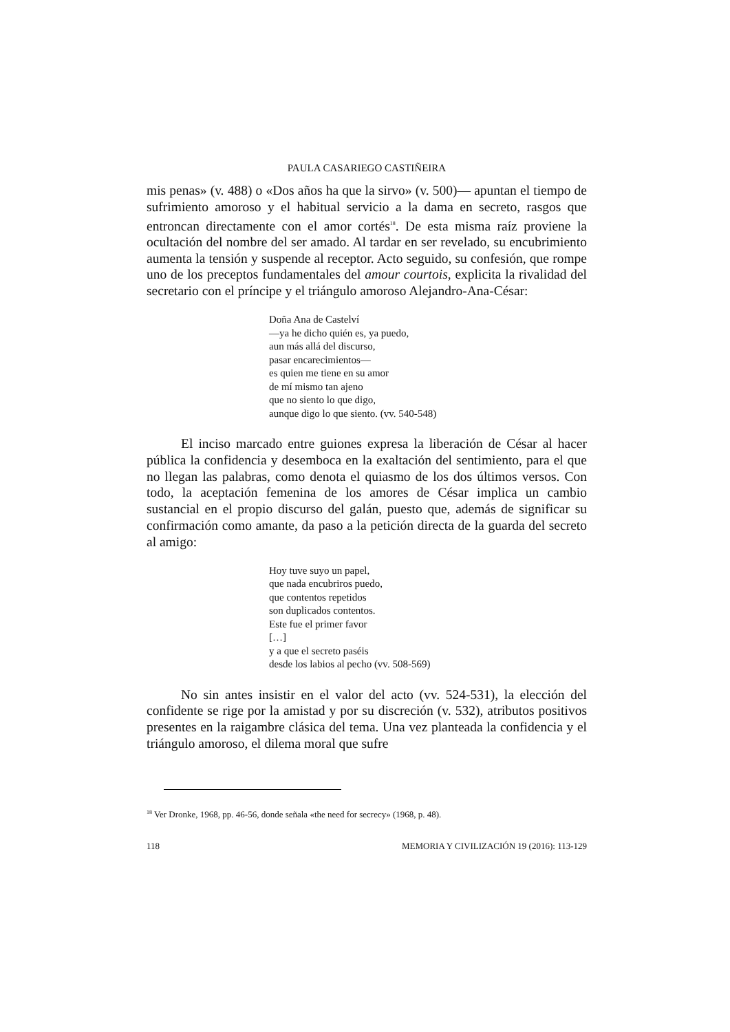PAULA CASARIEGO CASTIÑEIRA
mis penas» (v. 488) o «Dos años ha que la sirvo» (v. 500)— apuntan el tiempo de sufrimiento amoroso y el habitual servicio a la dama en secreto, rasgos que entroncan directamente con el amor cortés<sup>18</sup>. De esta misma raíz proviene la ocultación del nombre del ser amado. Al tardar en ser revelado, su encubrimiento aumenta la tensión y suspende al receptor. Acto seguido, su confesión, que rompe uno de los preceptos fundamentales del amour courtois, explicita la rivalidad del secretario con el príncipe y el triángulo amoroso Alejandro-Ana-César:
Doña Ana de Castelví
—ya he dicho quién es, ya puedo,
aun más allá del discurso,
pasar encarecimientos—
es quien me tiene en su amor
de mí mismo tan ajeno
que no siento lo que digo,
aunque digo lo que siento. (vv. 540-548)
El inciso marcado entre guiones expresa la liberación de César al hacer pública la confidencia y desemboca en la exaltación del sentimiento, para el que no llegan las palabras, como denota el quiasmo de los dos últimos versos. Con todo, la aceptación femenina de los amores de César implica un cambio sustancial en el propio discurso del galán, puesto que, además de significar su confirmación como amante, da paso a la petición directa de la guarda del secreto al amigo:
Hoy tuve suyo un papel,
que nada encubriros puedo,
que contentos repetidos
son duplicados contentos.
Este fue el primer favor
[…]
y a que el secreto paséis
desde los labios al pecho (vv. 508-569)
No sin antes insistir en el valor del acto (vv. 524-531), la elección del confidente se rige por la amistad y por su discreción (v. 532), atributos positivos presentes en la raigambre clásica del tema. Una vez planteada la confidencia y el triángulo amoroso, el dilema moral que sufre
<sup>18</sup> Ver Dronke, 1968, pp. 46-56, donde señala «the need for secrecy» (1968, p. 48).
118 MEMORIA Y CIVILIZACIÓN 19 (2016): 113-129